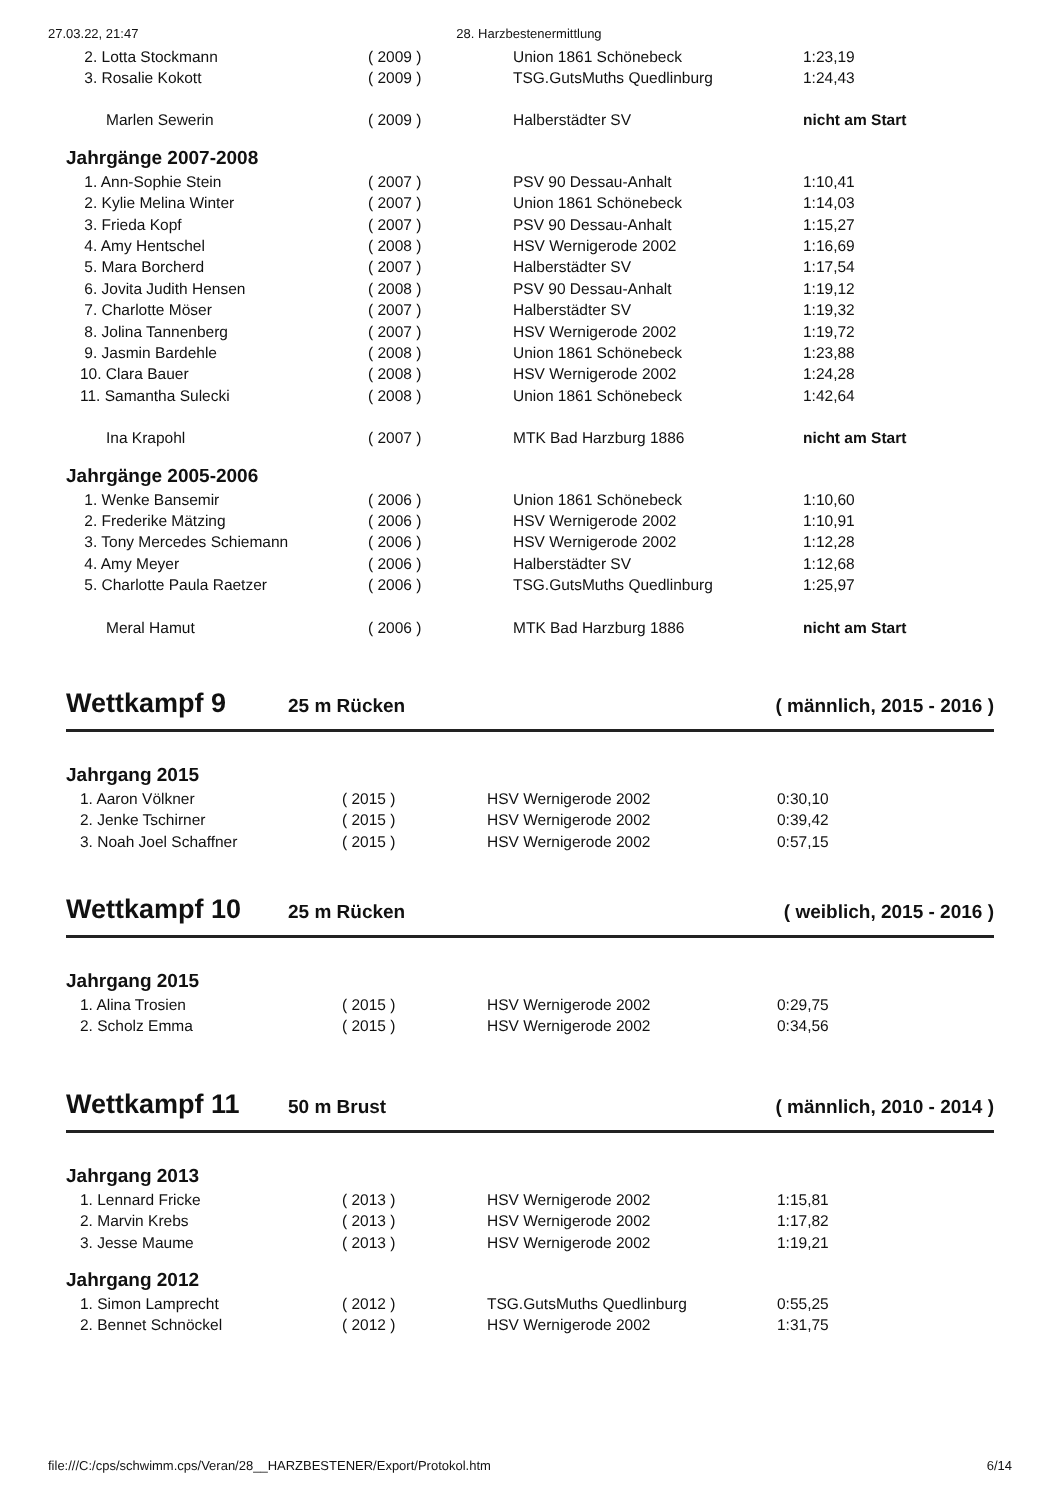27.03.22, 21:47 28. Harzbestenermittlung
| 2. Lotta Stockmann | ( 2009 ) | Union 1861 Schönebeck | 1:23,19 |
| 3. Rosalie Kokott | ( 2009 ) | TSG.GutsMuths Quedlinburg | 1:24,43 |
| Marlen Sewerin | ( 2009 ) | Halberstädter SV | nicht am Start |
| Jahrgänge 2007-2008 | | | |
| 1. Ann-Sophie Stein | ( 2007 ) | PSV 90 Dessau-Anhalt | 1:10,41 |
| 2. Kylie Melina Winter | ( 2007 ) | Union 1861 Schönebeck | 1:14,03 |
| 3. Frieda Kopf | ( 2007 ) | PSV 90 Dessau-Anhalt | 1:15,27 |
| 4. Amy Hentschel | ( 2008 ) | HSV Wernigerode 2002 | 1:16,69 |
| 5. Mara Borcherd | ( 2007 ) | Halberstädter SV | 1:17,54 |
| 6. Jovita Judith Hensen | ( 2008 ) | PSV 90 Dessau-Anhalt | 1:19,12 |
| 7. Charlotte Möser | ( 2007 ) | Halberstädter SV | 1:19,32 |
| 8. Jolina Tannenberg | ( 2007 ) | HSV Wernigerode 2002 | 1:19,72 |
| 9. Jasmin Bardehle | ( 2008 ) | Union 1861 Schönebeck | 1:23,88 |
| 10. Clara Bauer | ( 2008 ) | HSV Wernigerode 2002 | 1:24,28 |
| 11. Samantha Sulecki | ( 2008 ) | Union 1861 Schönebeck | 1:42,64 |
| Ina Krapohl | ( 2007 ) | MTK Bad Harzburg 1886 | nicht am Start |
| Jahrgänge 2005-2006 | | | |
| 1. Wenke Bansemir | ( 2006 ) | Union 1861 Schönebeck | 1:10,60 |
| 2. Frederike Mätzing | ( 2006 ) | HSV Wernigerode 2002 | 1:10,91 |
| 3. Tony Mercedes Schiemann | ( 2006 ) | HSV Wernigerode 2002 | 1:12,28 |
| 4. Amy Meyer | ( 2006 ) | Halberstädter SV | 1:12,68 |
| 5. Charlotte Paula Raetzer | ( 2006 ) | TSG.GutsMuths Quedlinburg | 1:25,97 |
| Meral Hamut | ( 2006 ) | MTK Bad Harzburg 1886 | nicht am Start |
Wettkampf 9
25 m Rücken ( männlich, 2015 - 2016 )
| Jahrgang 2015 | | | |
| 1. Aaron Völkner | ( 2015 ) | HSV Wernigerode 2002 | 0:30,10 |
| 2. Jenke Tschirner | ( 2015 ) | HSV Wernigerode 2002 | 0:39,42 |
| 3. Noah Joel Schaffner | ( 2015 ) | HSV Wernigerode 2002 | 0:57,15 |
Wettkampf 10
25 m Rücken ( weiblich, 2015 - 2016 )
| Jahrgang 2015 | | | |
| 1. Alina Trosien | ( 2015 ) | HSV Wernigerode 2002 | 0:29,75 |
| 2. Scholz Emma | ( 2015 ) | HSV Wernigerode 2002 | 0:34,56 |
Wettkampf 11
50 m Brust ( männlich, 2010 - 2014 )
| Jahrgang 2013 | | | |
| 1. Lennard Fricke | ( 2013 ) | HSV Wernigerode 2002 | 1:15,81 |
| 2. Marvin Krebs | ( 2013 ) | HSV Wernigerode 2002 | 1:17,82 |
| 3. Jesse Maume | ( 2013 ) | HSV Wernigerode 2002 | 1:19,21 |
| Jahrgang 2012 | | | |
| 1. Simon Lamprecht | ( 2012 ) | TSG.GutsMuths Quedlinburg | 0:55,25 |
| 2. Bennet Schnöckel | ( 2012 ) | HSV Wernigerode 2002 | 1:31,75 |
file:///C:/cps/schwimm.cps/Veran/28__HARZBESTENER/Export/Protokol.htm 6/14